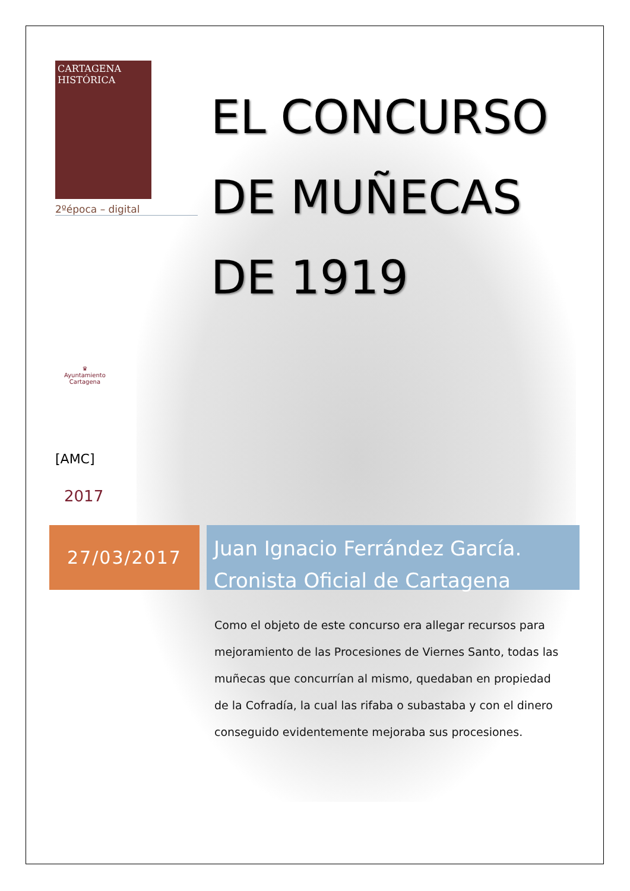CARTAGENA
HISTÓRICA
2ºépoca – digital
EL CONCURSO
DE MUÑECAS
DE 1919
♛
Ayuntamiento
Cartagena
[AMC]
2017
27/03/2017
Juan Ignacio Ferrández García.
Cronista Oficial de Cartagena
Como el objeto de este concurso era allegar recursos para mejoramiento de las Procesiones de Viernes Santo, todas las muñecas que concurrían al mismo, quedaban en propiedad de la Cofradía, la cual las rifaba o subastaba y con el dinero conseguido evidentemente mejoraba sus procesiones.